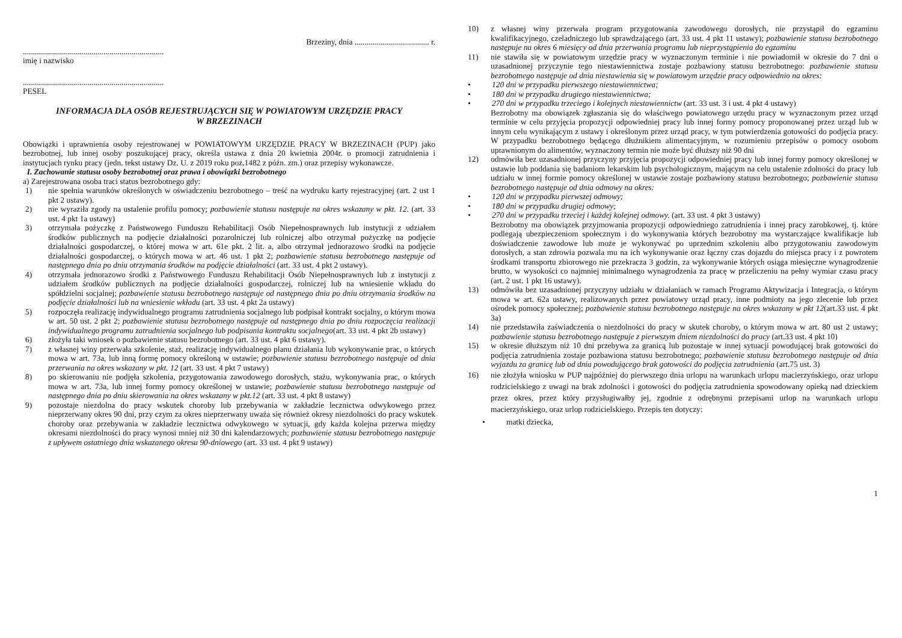Brzeziny, dnia ..................................... r.
......................................................................
imię i nazwisko
......................................................................
PESEL
INFORMACJA DLA OSÓB REJESTRUJĄCYCH SIĘ W POWIATOWYM URZĘDZIE PRACY
W BRZEZINACH
Obowiązki i uprawnienia osoby rejestrowanej w POWIATOWYM URZĘDZIE PRACY W BRZEZINACH (PUP) jako bezrobotnej, lub innej osoby poszukującej pracy, określa ustawa z dnia 20 kwietnia 2004r. o promocji zatrudnienia i instytucjach rynku pracy (jedn. tekst ustawy Dz. U. z 2019 roku poz.1482 z późn. zm.) oraz przepisy wykonawcze.
I. Zachowanie statusu osoby bezrobotnej oraz prawa i obowiązki bezrobotnego
a) Zarejestrowana osoba traci status bezrobotnego gdy:
1) nie spełnia warunków określonych w oświadczeniu bezrobotnego – treść na wydruku karty rejestracyjnej (art. 2 ust 1 pkt 2 ustawy).
2) nie wyraziła zgody na ustalenie profilu pomocy; pozbawienie statusu następuje na okres wskazany w pkt. 12. (art. 33 ust. 4 pkt 1a ustawy)
3) otrzymała pożyczkę z Państwowego Funduszu Rehabilitacji Osób Niepełnosprawnych lub instytucji z udziałem środków publicznych na podjęcie działalności pozarolniczej lub rolniczej albo otrzymał pożyczkę na podjęcie działalności gospodarczej, o której mowa w art. 61e pkt. 2 lit. a, albo otrzymał jednorazowo środki na podjęcie działalności gospodarczej, o których mowa w art. 46 ust. 1 pkt 2; pozbawienie statusu bezrobotnego następuje od następnego dnia po dniu otrzymania środków na podjęcie działalności (art. 33 ust. 4 pkt 2 ustawy).
4) otrzymała jednorazowo środki z Państwowego Funduszu Rehabilitacji Osób Niepełnosprawnych lub z instytucji z udziałem środków publicznych na podjęcie działalności gospodarczej, rolniczej lub na wniesienie wkładu do spółdzielni socjalnej; pozbawienie statusu bezrobotnego następuje od następnego dnia po dniu otrzymania środków na podjęcie działalności lub na wniesienie wkładu (art. 33 ust. 4 pkt 2a ustawy)
5) rozpoczęła realizację indywidualnego programu zatrudnienia socjalnego lub podpisał kontrakt socjalny, o którym mowa w art. 50 ust. 2 pkt 2; pozbawienie statusu bezrobotnego następuje od następnego dnia po dniu rozpoczęcia realizacji indywidualnego programu zatrudnienia socjalnego lub podpisania kontraktu socjalnego(art. 33 ust. 4 pkt 2b ustawy)
6) złożyła taki wniosek o pozbawienie statusu bezrobotnego (art. 33 ust. 4 pkt 6 ustawy).
7) z własnej winy przerwała szkolenie, staż, realizację indywidualnego planu działania lub wykonywanie prac, o których mowa w art. 73a, lub inną formę pomocy określoną w ustawie; pozbawienie statusu bezrobotnego następuje od dnia przerwania na okres wskazany w pkt. 12 (art. 33 ust. 4 pkt 7 ustawy)
8) po skierowaniu nie podjęła szkolenia, przygotowania zawodowego dorosłych, stażu, wykonywania prac, o których mowa w art. 73a, lub innej formy pomocy określonej w ustawie; pozbawienie statusu bezrobotnego następuje od następnego dnia po dniu skierowania na okres wskazany w pkt.12 (art. 33 ust. 4 pkt 8 ustawy)
9) pozostaje niezdolna do pracy wskutek choroby lub przebywania w zakładzie lecznictwa odwykowego przez nieprzerwany okres 90 dni, przy czym za okres nieprzerwany uważa się również okresy niezdolności do pracy wskutek choroby oraz przebywania w zakładzie lecznictwa odwykowego w sytuacji, gdy każda kolejna przerwa między okresami niezdolności do pracy wynosi mniej niż 30 dni kalendarzowych; pozbawienie statusu bezrobotnego następuje z upływem ostatniego dnia wskazanego okresu 90-dniowego (art. 33 ust. 4 pkt 9 ustawy)
10) z własnej winy przerwała program przygotowania zawodowego dorosłych, nie przystąpił do egzaminu kwalifikacyjnego, czeladniczego lub sprawdzającego (art. 33 ust. 4 pkt 11 ustawy); pozbawienie statusu bezrobotnego następuje na okres 6 miesięcy od dnia przerwania programu lub nieprzystąpienia do egzaminu
11) nie stawiła się w powiatowym urzędzie pracy w wyznaczonym terminie i nie powiadomił w okresie do 7 dni o uzasadnionej przyczynie tego niestawiennictwa zostaje pozbawiony statusu bezrobotnego: pozbawienie statusu bezrobotnego następuje od dnia niestawienia się w powiatowym urzędzie pracy odpowiednio na okres:
• 120 dni w przypadku pierwszego niestawiennictwa;
• 180 dni w przypadku drugiego niestawiennictwa;
• 270 dni w przypadku trzeciego i kolejnych niestawiennictw (art. 33 ust. 3 i ust. 4 pkt 4 ustawy)
Bezrobotny ma obowiązek zgłaszania się do właściwego powiatowego urzędu pracy w wyznaczonym przez urząd terminie w celu przyjęcia propozycji odpowiedniej pracy lub innej formy pomocy proponowanej przez urząd lub w innym celu wynikającym z ustawy i określonym przez urząd pracy, w tym potwierdzenia gotowości do podjęcia pracy. W przypadku bezrobotnego będącego dłużnikiem alimentacyjnym, w rozumieniu przepisów o pomocy osobom uprawnionym do alimentów, wyznaczony termin nie może być dłuższy niż 90 dni
12) odmówiła bez uzasadnionej przyczyny przyjęcia propozycji odpowiedniej pracy lub innej formy pomocy określonej w ustawie lub poddania się badaniom lekarskim lub psychologicznym, mającym na celu ustalenie zdolności do pracy lub udziału w innej formie pomocy określonej w ustawie zostaje pozbawiony statusu bezrobotnego; pozbawienie statusu bezrobotnego następuje od dnia odmowy na okres:
• 120 dni w przypadku pierwszej odmowy;
• 180 dni w przypadku drugiej odmowy;
• 270 dni w przypadku trzeciej i każdej kolejnej odmowy. (art. 33 ust. 4 pkt 3 ustawy)
Bezrobotny ma obowiązek przyjmowania propozycji odpowiedniego zatrudnienia i innej pracy zarobkowej, tj. które podlegają ubezpieczeniom społecznym i do wykonywania których bezrobotny ma wystarczające kwalifikacje lub doświadczenie zawodowe lub może je wykonywać po uprzednim szkoleniu albo przygotowaniu zawodowym dorosłych, a stan zdrowia pozwala mu na ich wykonywanie oraz łączny czas dojazdu do miejsca pracy i z powrotem środkami transportu zbiorowego nie przekracza 3 godzin, za wykonywanie których osiąga miesięczne wynagrodzenie brutto, w wysokości co najmniej minimalnego wynagrodzenia za pracę w przeliczeniu na pełny wymiar czasu pracy (art. 2 ust. 1 pkt 16 ustawy).
13) odmówiła bez uzasadnionej przyczyny udziału w działaniach w ramach Programu Aktywizacja i Integracja, o którym mowa w art. 62a ustawy, realizowanych przez powiatowy urząd pracy, inne podmioty na jego zlecenie lub przez ośrodek pomocy społecznej; pozbawienie statusu bezrobotnego następuje na okres wskazany w pkt 12(art.33 ust. 4 pkt 3a)
14) nie przedstawiła zaświadczenia o niezdolności do pracy w skutek choroby, o którym mowa w art. 80 ust 2 ustawy; pozbawienie statusu bezrobotnego następuje z pierwszym dniem niezdolności do pracy (art.33 ust. 4 pkt 10)
15) w okresie dłuższym niż 10 dni przebywa za granicą lub pozostaje w innej sytuacji powodującej brak gotowości do podjęcia zatrudnienia zostaje pozbawiona statusu bezrobotnego; pozbawienie statusu bezrobotnego następuje od dnia wyjazdu za granicę lub od dnia powodującego brak gotowości do podjęcia zatrudnienia (art.75 ust. 3)
16) nie złożyła wniosku w PUP najpóźniej do pierwszego dnia urlopu na warunkach urlopu macierzyńskiego, oraz urlopu rodzicielskiego z uwagi na brak zdolności i gotowości do podjęcia zatrudnienia spowodowany opieką nad dzieckiem przez okres, przez który przysługiwałby jej, zgodnie z odrębnymi przepisami urlop na warunkach urlopu macierzyńskiego, oraz urlop rodzicielskiego. Przepis ten dotyczy:
• matki dziecka,
1